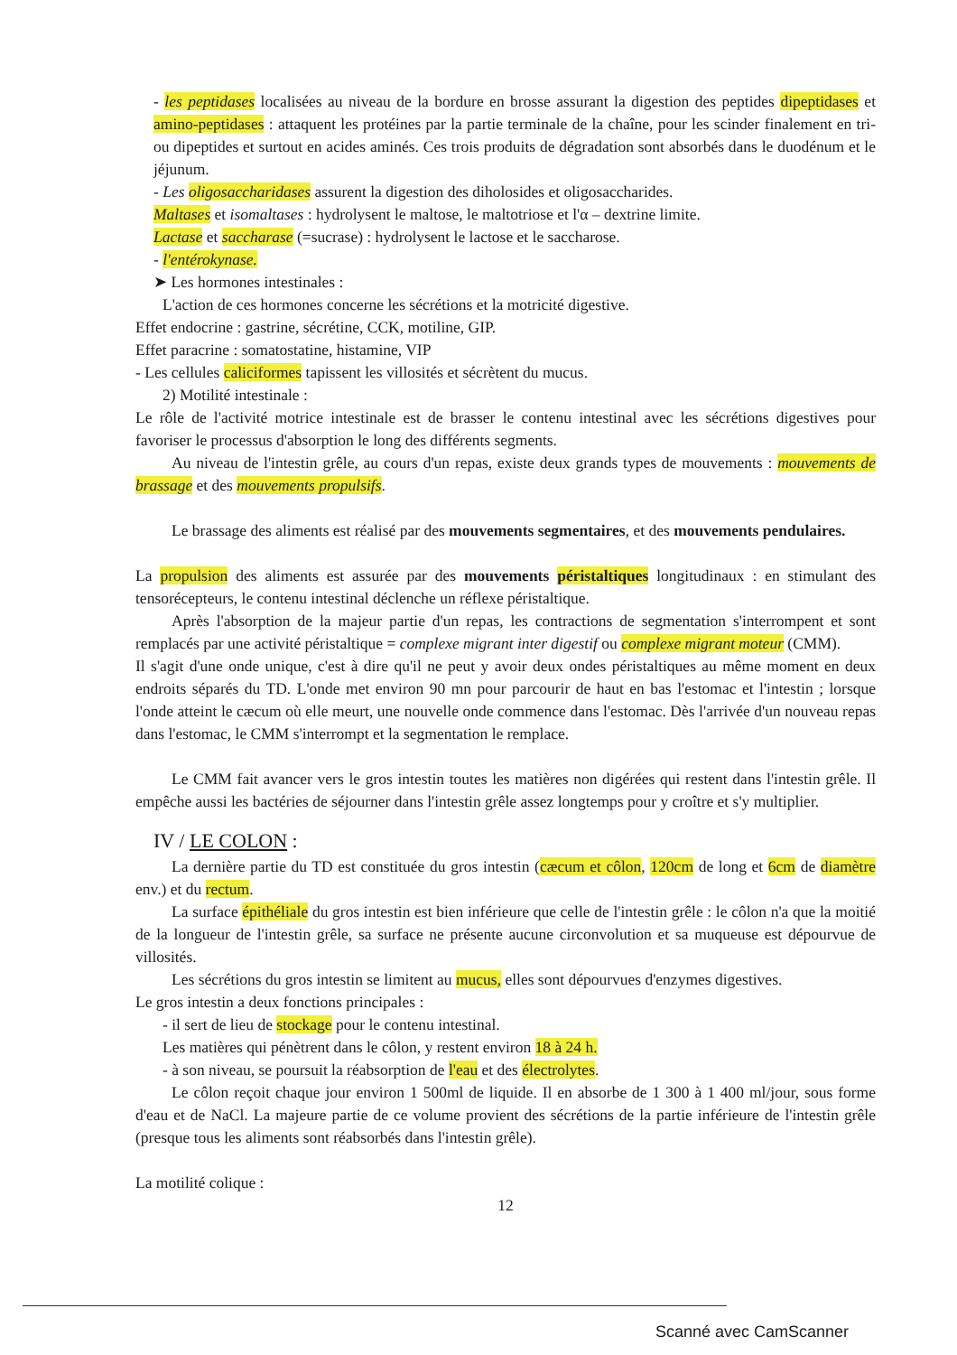- les peptidases localisées au niveau de la bordure en brosse assurant la digestion des peptides dipeptidases et amino-peptidases : attaquent les protéines par la partie terminale de la chaîne, pour les scinder finalement en tri- ou dipeptides et surtout en acides aminés. Ces trois produits de dégradation sont absorbés dans le duodénum et le jéjunum.
- Les oligosaccharidases assurent la digestion des diholosides et oligosaccharides.
Maltases et isomaltases : hydrolysent le maltose, le maltotriose et l'α – dextrine limite.
Lactase et saccharase (=sucrase) : hydrolysent le lactose et le saccharose.
- l'entérokynase.
➤ Les hormones intestinales :
L'action de ces hormones concerne les sécrétions et la motricité digestive.
Effet endocrine : gastrine, sécrétine, CCK, motiline, GIP.
Effet paracrine : somatostatine, histamine, VIP
- Les cellules caliciformes tapissent les villosités et sécrètent du mucus.
2) Motilité intestinale :
Le rôle de l'activité motrice intestinale est de brasser le contenu intestinal avec les sécrétions digestives pour favoriser le processus d'absorption le long des différents segments.
Au niveau de l'intestin grêle, au cours d'un repas, existe deux grands types de mouvements : mouvements de brassage et des mouvements propulsifs.
Le brassage des aliments est réalisé par des mouvements segmentaires, et des mouvements pendulaires.
La propulsion des aliments est assurée par des mouvements péristaltiques longitudinaux : en stimulant des tensorécepteurs, le contenu intestinal déclenche un réflexe péristaltique.
Après l'absorption de la majeur partie d'un repas, les contractions de segmentation s'interrompent et sont remplacés par une activité péristaltique = complexe migrant inter digestif ou complexe migrant moteur (CMM).
Il s'agit d'une onde unique, c'est à dire qu'il ne peut y avoir deux ondes péristaltiques au même moment en deux endroits séparés du TD. L'onde met environ 90 mn pour parcourir de haut en bas l'estomac et l'intestin ; lorsque l'onde atteint le cæcum où elle meurt, une nouvelle onde commence dans l'estomac. Dès l'arrivée d'un nouveau repas dans l'estomac, le CMM s'interrompt et la segmentation le remplace.
Le CMM fait avancer vers le gros intestin toutes les matières non digérées qui restent dans l'intestin grêle. Il empêche aussi les bactéries de séjourner dans l'intestin grêle assez longtemps pour y croître et s'y multiplier.
IV / LE COLON :
La dernière partie du TD est constituée du gros intestin (cæcum et côlon, 120cm de long et 6cm de diamètre env.) et du rectum.
La surface épithéliale du gros intestin est bien inférieure que celle de l'intestin grêle : le côlon n'a que la moitié de la longueur de l'intestin grêle, sa surface ne présente aucune circonvolution et sa muqueuse est dépourvue de villosités.
Les sécrétions du gros intestin se limitent au mucus, elles sont dépourvues d'enzymes digestives.
Le gros intestin a deux fonctions principales :
- il sert de lieu de stockage pour le contenu intestinal.
Les matières qui pénètrent dans le côlon, y restent environ 18 à 24 h.
- à son niveau, se poursuit la réabsorption de l'eau et des électrolytes.
Le côlon reçoit chaque jour environ 1 500ml de liquide. Il en absorbe de 1 300 à 1 400 ml/jour, sous forme d'eau et de NaCl. La majeure partie de ce volume provient des sécrétions de la partie inférieure de l'intestin grêle (presque tous les aliments sont réabsorbés dans l'intestin grêle).
La motilité colique :
12
Scanné avec CamScanner